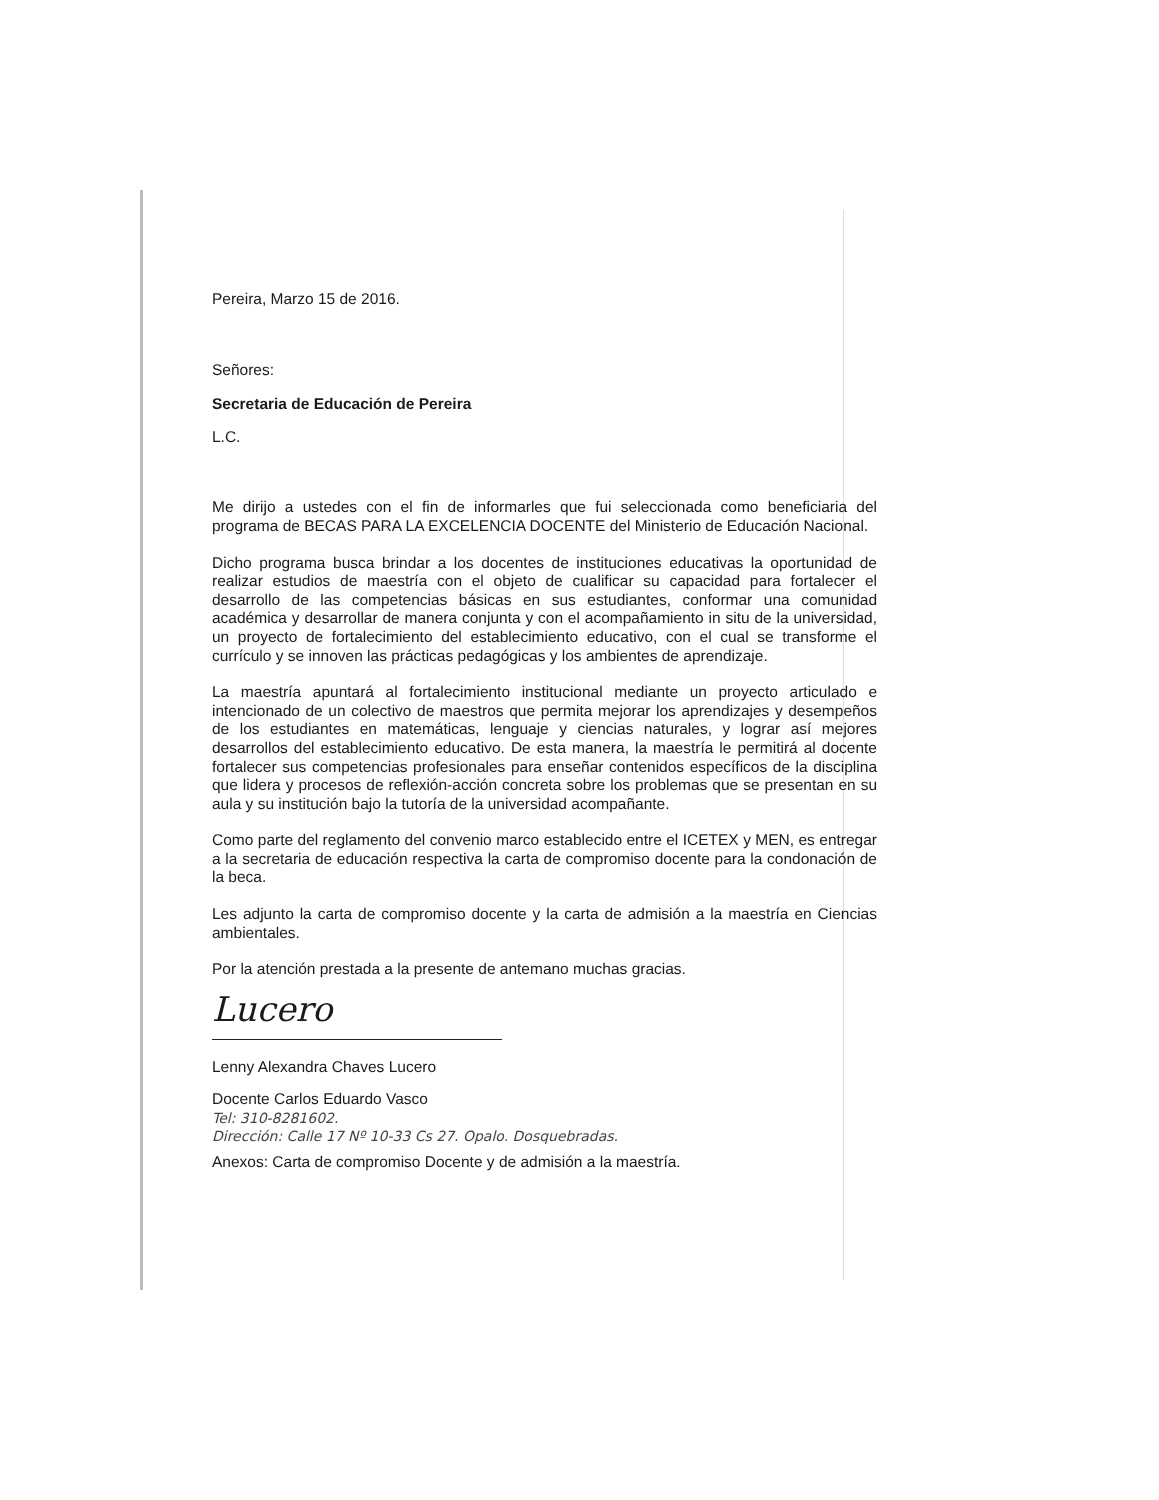Pereira, Marzo 15 de 2016.
Señores:
Secretaria de Educación de Pereira
L.C.
Me dirijo a ustedes con el fin de informarles que fui seleccionada como beneficiaria del programa de BECAS PARA LA EXCELENCIA DOCENTE del Ministerio de Educación Nacional.
Dicho programa busca brindar a los docentes de instituciones educativas la oportunidad de realizar estudios de maestría con el objeto de cualificar su capacidad para fortalecer el desarrollo de las competencias básicas en sus estudiantes, conformar una comunidad académica y desarrollar de manera conjunta y con el acompañamiento in situ de la universidad, un proyecto de fortalecimiento del establecimiento educativo, con el cual se transforme el currículo y se innoven las prácticas pedagógicas y los ambientes de aprendizaje.
La maestría apuntará al fortalecimiento institucional mediante un proyecto articulado e intencionado de un colectivo de maestros que permita mejorar los aprendizajes y desempeños de los estudiantes en matemáticas, lenguaje y ciencias naturales, y lograr así mejores desarrollos del establecimiento educativo. De esta manera, la maestría le permitirá al docente fortalecer sus competencias profesionales para enseñar contenidos específicos de la disciplina que lidera y procesos de reflexión-acción concreta sobre los problemas que se presentan en su aula y su institución bajo la tutoría de la universidad acompañante.
Como parte del reglamento del convenio marco establecido entre el ICETEX y MEN, es entregar a la secretaria de educación respectiva la carta de compromiso docente para la condonación de la beca.
Les adjunto la carta de compromiso docente y la carta de admisión a la maestría en Ciencias ambientales.
Por la atención prestada a la presente de antemano muchas gracias.
Lucero
Lenny Alexandra Chaves Lucero
Docente Carlos Eduardo Vasco
Tel: 310-8281602.
Dirección: Calle 17 Nº 10-33 Cs 27. Opalo. Dosquebradas.
Anexos: Carta de compromiso Docente y de admisión a la maestría.